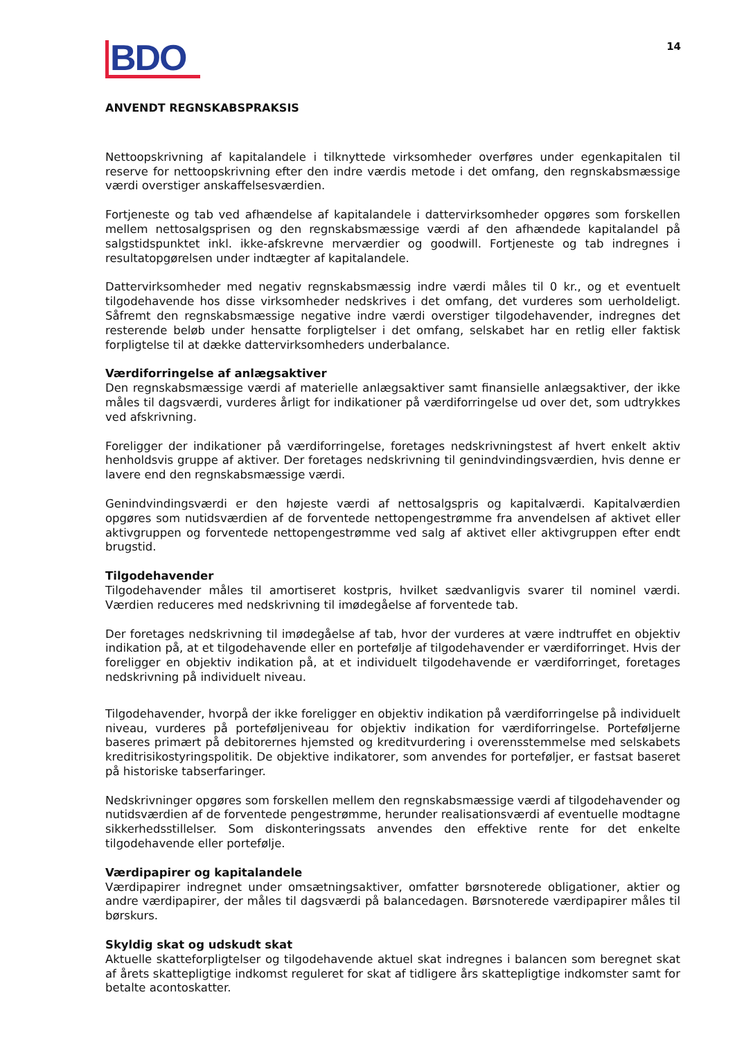BDO
14
ANVENDT REGNSKABSPRAKSIS
Nettoopskrivning af kapitalandele i tilknyttede virksomheder overføres under egenkapitalen til reserve for nettoopskrivning efter den indre værdis metode i det omfang, den regnskabsmæssige værdi overstiger anskaffelsesværdien.
Fortjeneste og tab ved afhændelse af kapitalandele i dattervirksomheder opgøres som forskellen mellem nettosalgsprisen og den regnskabsmæssige værdi af den afhændede kapitalandel på salgstidspunktet inkl. ikke-afskrevne merværdier og goodwill. Fortjeneste og tab indregnes i resultatopgørelsen under indtægter af kapitalandele.
Dattervirksomheder med negativ regnskabsmæssig indre værdi måles til 0 kr., og et eventuelt tilgodehavende hos disse virksomheder nedskrives i det omfang, det vurderes som uerholdeligt. Såfremt den regnskabsmæssige negative indre værdi overstiger tilgodehavender, indregnes det resterende beløb under hensatte forpligtelser i det omfang, selskabet har en retlig eller faktisk forpligtelse til at dække dattervirksomheders underbalance.
Værdiforringelse af anlægsaktiver
Den regnskabsmæssige værdi af materielle anlægsaktiver samt finansielle anlægsaktiver, der ikke måles til dagsværdi, vurderes årligt for indikationer på værdiforringelse ud over det, som udtrykkes ved afskrivning.
Foreligger der indikationer på værdiforringelse, foretages nedskrivningstest af hvert enkelt aktiv henholdsvis gruppe af aktiver. Der foretages nedskrivning til genindvindingsværdien, hvis denne er lavere end den regnskabsmæssige værdi.
Genindvindingsværdi er den højeste værdi af nettosalgspris og kapitalværdi. Kapitalværdien opgøres som nutidsværdien af de forventede nettopengestrømme fra anvendelsen af aktivet eller aktivgruppen og forventede nettopengestrømme ved salg af aktivet eller aktivgruppen efter endt brugstid.
Tilgodehavender
Tilgodehavender måles til amortiseret kostpris, hvilket sædvanligvis svarer til nominel værdi. Værdien reduceres med nedskrivning til imødegåelse af forventede tab.
Der foretages nedskrivning til imødegåelse af tab, hvor der vurderes at være indtruffet en objektiv indikation på, at et tilgodehavende eller en portefølje af tilgodehavender er værdiforringet. Hvis der foreligger en objektiv indikation på, at et individuelt tilgodehavende er værdiforringet, foretages nedskrivning på individuelt niveau.
Tilgodehavender, hvorpå der ikke foreligger en objektiv indikation på værdiforringelse på individuelt niveau, vurderes på porteføljeniveau for objektiv indikation for værdiforringelse. Porteføljerne baseres primært på debitorernes hjemsted og kreditvurdering i overensstemmelse med selskabets kreditrisikostyringspolitik. De objektive indikatorer, som anvendes for porteføljer, er fastsat baseret på historiske tabserfaringer.
Nedskrivninger opgøres som forskellen mellem den regnskabsmæssige værdi af tilgodehavender og nutidsværdien af de forventede pengestrømme, herunder realisationsværdi af eventuelle modtagne sikkerhedsstillelser. Som diskonteringssats anvendes den effektive rente for det enkelte tilgodehavende eller portefølje.
Værdipapirer og kapitalandele
Værdipapirer indregnet under omsætningsaktiver, omfatter børsnoterede obligationer, aktier og andre værdipapirer, der måles til dagsværdi på balancedagen. Børsnoterede værdipapirer måles til børskurs.
Skyldig skat og udskudt skat
Aktuelle skatteforpligtelser og tilgodehavende aktuel skat indregnes i balancen som beregnet skat af årets skattepligtige indkomst reguleret for skat af tidligere års skattepligtige indkomster samt for betalte acontoskatter.